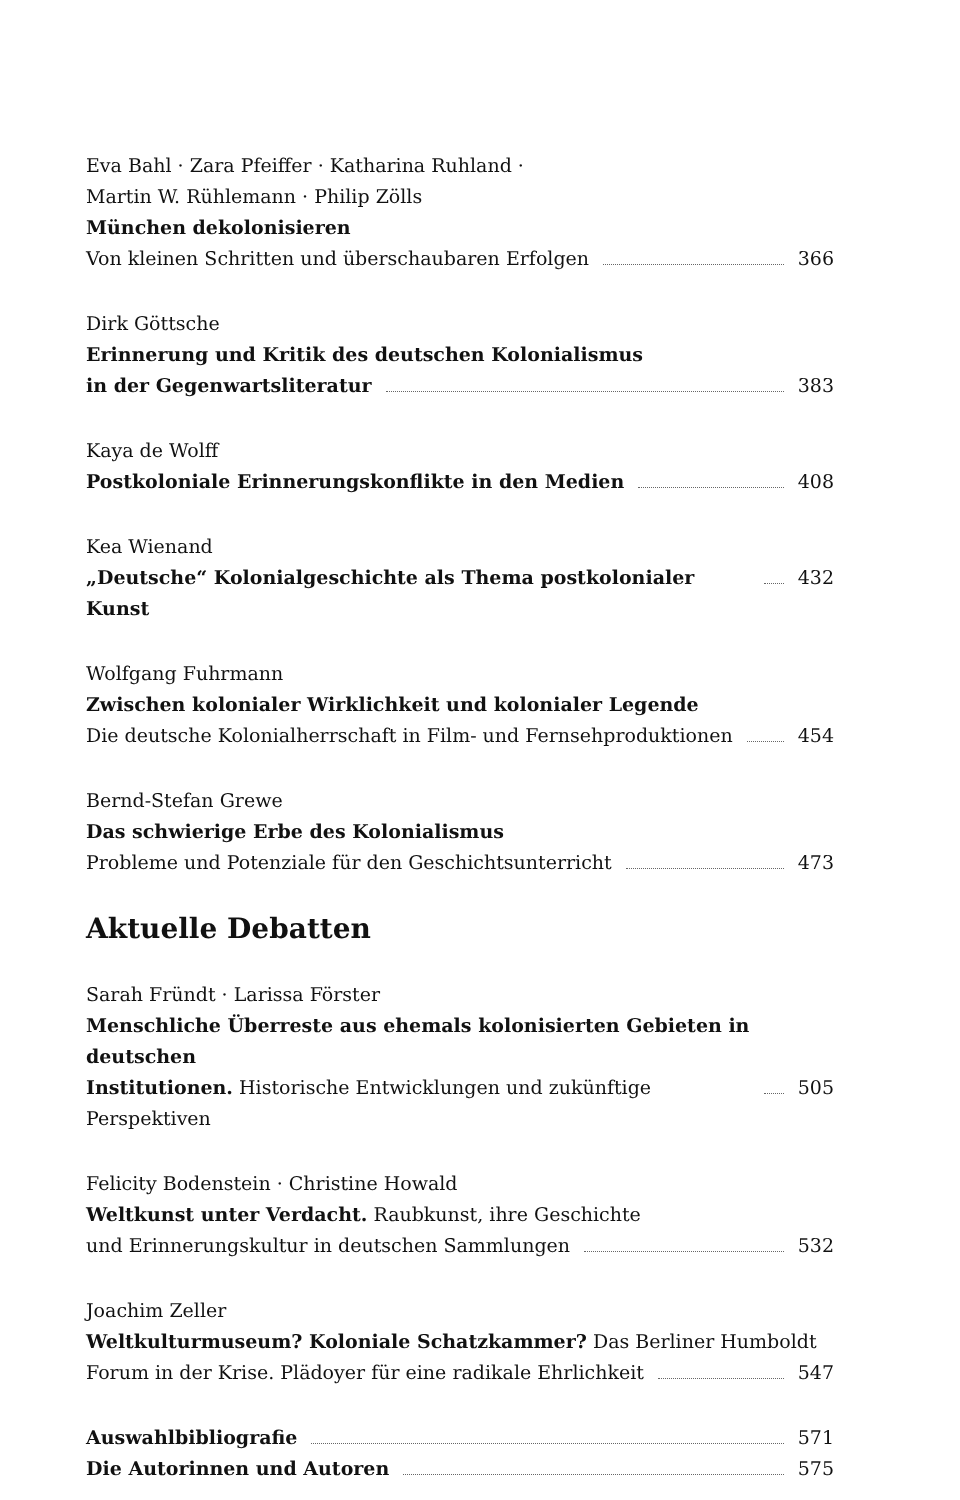Eva Bahl · Zara Pfeiffer · Katharina Ruhland ·
Martin W. Rühlemann · Philip Zölls
München dekolonisieren
Von kleinen Schritten und überschaubaren Erfolgen 366
Dirk Göttsche
Erinnerung und Kritik des deutschen Kolonialismus
in der Gegenwartsliteratur 383
Kaya de Wolff
Postkoloniale Erinnerungskonflikte in den Medien 408
Kea Wienand
„Deutsche“ Kolonialgeschichte als Thema postkolonialer Kunst 432
Wolfgang Fuhrmann
Zwischen kolonialer Wirklichkeit und kolonialer Legende
Die deutsche Kolonialherrschaft in Film- und Fernsehproduktionen 454
Bernd-Stefan Grewe
Das schwierige Erbe des Kolonialismus
Probleme und Potenziale für den Geschichtsunterricht 473
Aktuelle Debatten
Sarah Fründt · Larissa Förster
Menschliche Überreste aus ehemals kolonisierten Gebieten in deutschen
Institutionen. Historische Entwicklungen und zukünftige Perspektiven 505
Felicity Bodenstein · Christine Howald
Weltkunst unter Verdacht. Raubkunst, ihre Geschichte
und Erinnerungskultur in deutschen Sammlungen 532
Joachim Zeller
Weltkulturmuseum? Koloniale Schatzkammer? Das Berliner Humboldt
Forum in der Krise. Plädoyer für eine radikale Ehrlichkeit 547
Auswahlbibliografie 571
Die Autorinnen und Autoren 575